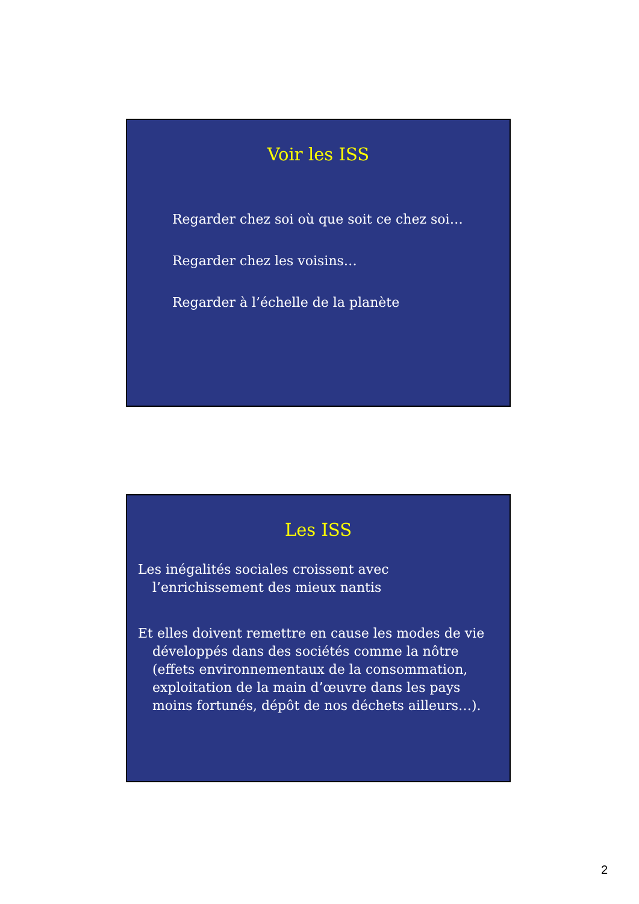Voir les ISS
Regarder chez soi où que soit ce chez soi…
Regarder chez les voisins…
Regarder à l’échelle de la planète
Les ISS
Les inégalités sociales croissent avec l’enrichissement des mieux nantis
Et elles doivent remettre en cause les modes de vie développés dans des sociétés comme la nôtre (effets environnementaux de la consommation, exploitation de la main d’œuvre dans les pays moins fortunés, dépôt de nos déchets ailleurs…).
2